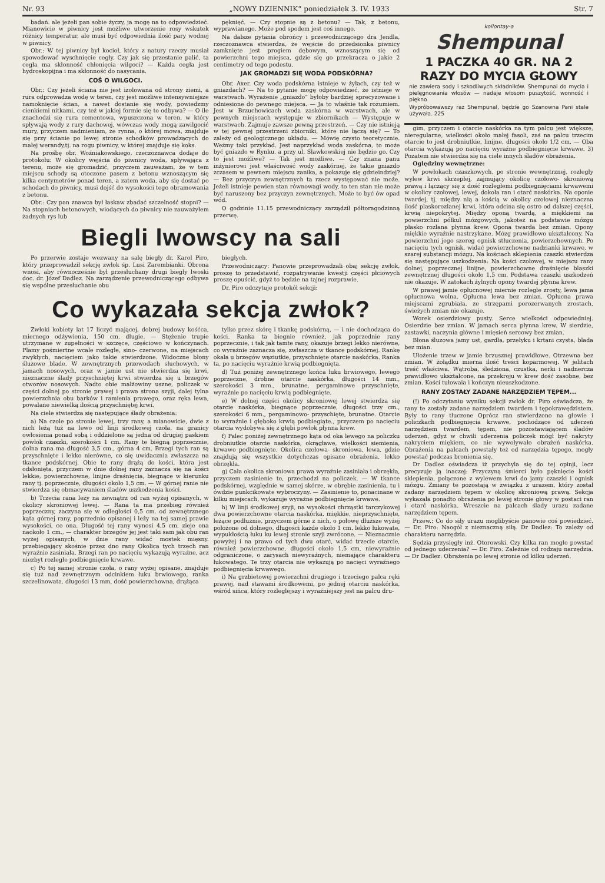Nr. 93 „NOWY DZIENNIK“ poniedziałek 3. IV. 1933 Str. 7
badań. ale jeżeli pan sobie życzy, ja mogę na to odpowiedzieć. Mianowicie w piwnicy jest możliwe utworzenie rosy wskutek różnicy temperatur, ale musi być odpowiednia ilość pary wodnej w piwnicy.
Obr.: W tej piwnicy był kocioł, który z natury rzeczy musiał spowodować wyschnięcie cegły. Czy jak się przestanie palić, ta cegła ma skłonność chłonięcia wilgoci? — Każda cegła jest hydroskopijna i ma skłonność do nasycania.
COŚ O WILGOCI.
Obr.: Czy jeżeli ściana nie jest izolowana od strony ziemi, a rura odprowadza wodę w teren, czy jest możliwe intensywniejsze namoknięcie ścian, a nawet dostanie się wody, powiedzmy cienkiemi nitkami, czy też w jakiej formie się to odbywa? — O ile znachodzi się rura cementowa, wpuszczona w teren, w który spływają wody z rury dachowej, wówczas wody mogą zawilgocić mury, przyczem nadmieniam, że rynna, o której mowa, znajduje się przy ścianie po lewej stronie schodków prowadzących do małej werandy,tj. na rogu piwnicy, w której znajduje się koks.
Na prośbę obr. Woźniakowskiego, rzeczoznawca dodaje do protokołu: W okolicy wejścia do piwnicy woda, spływająca z terenu, może się gromadzić, przyczem zauważam, że w tem miejscu schody są otoczone pasem z betonu wznoszącym się kilka centymetrów ponad teren, a zatem woda, aby się dostać po schodach do piwnicy, musi dojść do wysokości tego obramowania z betonu.
Obr.: Czy pan znawca był łaskaw zbadać szczelność stopni? — Na stopniach betonowych, wiodących do piwnicy nie zauważyłem żadnych rys lub
pęknięć. — Czy stopnie są z betonu? — Tak, z betonu, wyprawianego. Może pod spodem jest coś innego.
Na dalsze pytania obrońcy i przewodniczącego dra Jendla, rzeczoznawca stwierdza, że wejście do przedsionka piwnicy zamknięte jest progiem dębowym, wznoszącym się od powierzchni tego miejsca, gdzie się go przekracza o jakie 2 centimetry od tego podestu.
JAK GROMADZI SIĘ WODA PODSKÓRNA?
Obr. Axer. Czy woda podskórna istnieje w żyłach, czy też w gniazdach? — Na to pytanie mogę odpowiedzieć, że istnieje w warstwach. Wyrażenie „gniazdo“ byłoby bardziej sprecyzowane i odniesione do pewnego miejsca. — Ja to właśnie tak rozumiem. Jest w Brzuchowicach woda zaskórna w warstwach, ale w pewnych miejscach występuje w zbiornikach — Występuje w warstwach. Zajmuje zawsze pewną przestrzeń. — Czy nie istnieją w tej pewnej przestrzeni zbiorniki, które nie łączą się? — To zależy od geologicznego układu. — Mówię czysto teoretycznie. Weźmy taki przykład. Jest naprzykład woda zaskórna, to może być gniazdo w Rynku, a przy ul. Sławkowskiej nie będzie go. Czy to jest możliwe? — Tak jest możliwe. — Czy znana panu inżynierowi jest właściwość wody zaskórnej, że takie gniazdo zczasem w pewnem miejscu zanika, a pokazuje się gdzieindziej? — Bez przyczyn zewnętrznych ta rzecz występować nie może. Jeżeli istnieje pewien stan równowagi wody, to ten stan nie może być naruszony bez przyczyn zewnętrznych. Może to być ów opad wód.
O godzinie 11.15 przewodniczący zarządził półtoragodzinną przerwę.
Biegli lwowscy na sali
Po przerwie zostaje wezwany na salę biegły dr. Karol Piro, który przeprowadził sekcję zwłok śp. Lusi Zarembianki. Obrona wnosi, aby równocześnie był przesłuchany drugi biegły lwoski doc. dr. Józef Dadlez. Na zarządzenie przewodniczącego odbywa się wspólne przesłuchanie obu
biegłych.
Przewodniczący: Panowie przeprowadzali obaj sekcję zwłok, proszę to przedstawić, rozpatrywanie kwestji części płciowych proszę opuścić, gdyż to będzie na tajnej rozprawie.
Dr. Piro odczytuje protokół sekcji:
Co wykazała sekcja zwłok?
Zwłoki kobiety lat 17 liczyć mającej, dobrej budowy kośćca, miernego odżywienia, 150 cm. długie. — Stężenie trupie utrzymane w zupełności w szczęce, częściowo w kończynach. Plamy pośmiertne wcale rozległe, sino- czerwone, na miejscach zwykłych, nacięciem jako takie stwierdzone. Widoczne błony śluzowe blade. W zewnętrznych przewodach słuchowych, w jamach nosowych, oraz w jamie ust nie stwierdza się krwi, nieznaczne ślady przyschniętej krwi stwierdza się u brzegów otworów nosowych. Nadto obie małżowiny uszne, policzek w części dolnej po stronie prawej i prawa strona szyji, dalej tylna powierzchnia obu barków i ramienia prawego, oraz ręka lewa, powalane niewielką ilością przyschniętej krwi.
Na ciele stwierdza się następujące ślady obrażenia:
a) Na czole po stronie lewej, trzy rany, a mianowicie, dwie z nich leżą tuż na lewo od linji środkowej czoła, na granicy owłosienia ponad sobą i oddzielone są jedna od drugiej paskiem powłok czaszki, szerokości 1 cm. Rany te biegną poprzecznie, dolna rana ma długość 3,5 cm., górna 4 cm. Brzegi tych ran są przyschnięte i lekko nierówne, co się uwidacznia zwłaszcza na tkance podskórnej. Obie te rany drążą do kości, która jest odsłonięta, przyczem w dnie dolnej rany zaznacza się na kości lekkie, powierzchowne, linijne draśnięcia, biegnące w kierunku rany tj. poprzecznie, długości około 1,5 cm. — W górnej ranie nie stwierdza się obmacywaniem śladów uszkodzenia kości.
b) Trzecia rana leży na zewnątrz od ran wyżej opisanych, w okolicy skroniowej lewej. — Rana ta ma przebieg również poprzeczny, zaczyna się w odległości 0,5 cm. od zewnętrznego kąta górnej rany, poprzednio opisanej i leży na tej samej prawie wysokości, co ona. Długość tej rany wynosi 4,5 cm, zieje ona naokoło 1 cm., — charakter brzegów jej jest taki sam jak obu ran wyżej opisanych, w dnie rany widać mostek mięsny. przebiegający skośnie przez dno rany Okolica tych trzech ran wyraźnie zasiniała. Brzegi ran po nacięciu wykazują wyraźne, acz niezbyt rozległe podbiegnięcie krwawe.
c) Po tej samej stronie czoła, o rany wyżej opisane, znajduje się tuż nad zewnętrznym odcinkiem łuku brwiowego, ranka szczelinowata. długości 13 mm, dość powierzchowna, drążąca
tylko przez skórę i tkankę podskórną, — i nie dochodząca do kości. Ranka ta biegnie również, jak poprzednie rany poprzecznie, i tak jak tamte rany, okazuje brzegi lekko nierówne, co wyraźnie zaznacza się, zwłaszcza w tkance podskórnej. Rankę okala u brzegów wąziutkie, przyschnięte otarcie naskórka. Ranka ta, po nacięciu wyraźnie krwią podbiegnięta.
d) Tuż poniżej zewnętrznego końca łuku brwiowego, lewego poprzeczne, drobne otarcie naskórka, długości 14 mm., szerokości 3 mm., brunatne, pergaminowe przyschnięte, wyraźnie po nacięciu krwią podbiegnięte.
e) W dolnej części okolicy skroniowej lewej stwierdza się otarcie naskórka, biegnące poprzecznie, długości trzy cm., szerokości 6 mm., pergaminowo- przyschięte, brunatne. Otarcie to wyraźnie i głęboko krwią podbiegiąte., przyczem po nacięciu otarcia wydobywa się z głębi powłok płynna krew.
f) Palec poniżej zewnętrznego kąta od oka lewego na policzku drobniutkie otarcie naskórka, okrągławe, wielkości siemienia, krwawo podbiegnięte. Okolica czołowa- skroniowa, lewa, gdzie znajdują się wszystkie dotychczas opisane obrażenia, lekko obrzękła.
g) Cała okolica skroniowa prawa wyraźnie zasiniała i obrzękła, przyczem zasinienie to, przechodzi na policzek. — W tkance podskórnej, względnie w samej skórze, w obrębie zasinienia, tu i ówdzie punkcikowate wybroczyny. — Zasinienie to, ponacinane w kilku miejscach, wykazuje wyraźne podbiegnięcie krwawe.
h) W linji środkowej szyji, na wysokości chrząstki tarczykowej dwa powierzchowne otarcia naskórka, miękkie, nieprzyschnięte, leżące podłużnie, przyczem górne z nich, o połowę dłuższe wyżej położone od dolnego, długości każde około 1 cm. lekko łukowate, wypukłością łuku ku lewej stronie szyji zwrócone. — Nieznacznie powyżej i na prawo od tych dwu otarć, widać trzecie otarcie, również powierzchowne, długości około 1,5 cm, niewyraźnie odgraniczone, o zarysach niewyraźnych, niemające charakteru łukowatego. Te trzy otarcia nie wykazują po nacięci wyraźnego podbiegnięcia krwawego.
i) Na grzbietowej powierzchni drugiego i trzeciego palca ręki prawej, nad stawami środkowemi, po jednej otarciu naskórka, wśród sińca, który rozleglejszy i wyraźniejszy jest na palcu dru-
kollontay-a
Shempunal
1 PACZKA 40 GR. NA 2 RAZY DO MYCIA GŁOWY
nie zawiera sody i szkodliwych składników. Shempunal do mycia i pielęgnowania włosów — nadaje włosom puszytość, wonność i piękno
Wypróbowawszy raz Shempunal, będzie go Szanowna Pani stale używała. 225
gim, przyczem i otarcie naskórka na tym palcu jest większe, nieregularne, wielkości około małej fasoli, zaś na palcu trzecim otarcie to jest drobniutkie, linijne, długości około 1/2 cm. — Oba otarcia wykazują po nacięciu wyraźne podbiegnięcie krwawe. 3) Pozatem nie stwierdza się na ciele innych śladów obrażenia.
Oględziny wewnętrzne:
W powłokach czaszkowych, po stronie wewnętrznej, rozległy wylew krwi skrzepłej, zajmujący okolicę czołowo- skroniową prawą i łączący się z dość rozległemi podbiegnięciami krwawemi w okolicy czołowej, lewej, dokoła ran i otarć naskórka. Na oponie twardej, tj. między nią a kością w okolicy czołowej nieznaczna ilość plaskorozlanej krwi, która odcina się ostro od dalszej części, krwią niepokrytej. Między oponą twardą, a miękkiemi na powierzchni półkul mózgowych, jakoteż na podstawie mózgu płasko rozlana płynna krew. Opona twarda bez zmian. Opony miękkie wyraźnie nastrzykane. Mózg prawidłowo ukształcony. Na powierzchni jego szereg ognisk stłuczenia, powierzchownych. Po nacięciu tych ognisk, widać powierzchowne nadzianki krwawe, w szarej substancji mózgu. Na kościach sklepienia czaszki stwierdza się następujące uszkodzenia: Na kości czołowej, w miejscu rany dolnej, poprzecznej linijne, powierzchowne draśnięcie blaszki zewnętrznej długości około 1,5 cm. Podstawa czaszki uszkodzeń nie okazuje. W zatokach żylnych opony twardej płynna krew.
W prawej jamie opłucnowej miernie rozległe zrosty, lewa jama opłucnowa wolna. Opłucna lewa bez zmian. Opłucna prawa miejscami zgrubiała, ze strzępami porozerwanych zrostach, świeżych zmian nie okazuje.
Worek osierdziowy pusty. Serce wielkości odpowiedniej. Osierdzie bez zmian. W jamach serca płynna krew. W sierdzie, zastawki, naczynia główne i mięsień sercowy bez zmian.
Błona śluzowa jamy ust, gardła, przełyku i krtani czysta, blada bez mian.
Ułożenie trzew w jamie brzusznej prawidłowe. Otrzewna bez zmian. W żołądku mierna ilość treści koparmowej. W jelitach treść właściwa. Wątroba, śledziona, czustka, nerki i nadnercza prawidłowo ukształcone, na przekroju w krew dość zasobne, bez zmian. Kości tułowaia i kończyn nieuszkodzone.
RANY ZOSTAŁY ZADANE NARZĘDZIEM TĘPEM...
(!) Po odczytaniu wyniku sekcji zwłok dr. Piro oświadcza, że rany te zostały zadane narzędziem twardem i tępokrawędzistem. Były to rany tłuczone Oprócz ran stwierdzono na głowie i policzkach podbiegnięcia krwawe, pochodzące od uderzeń narzędziem twardem, tępem, nie pozostawiającem śladów uderzeń, gdyż w chwili uderzenia policzek mógł być nakryty nakryciem miękiem, co nie wywoływało obrażeń naskórka. Obrażenia na palcach powstały też od narzędzia tępego, mogły powstać podczas bronienia się.
Dr Dadlez oświadcza iż przychyla się do tej opinji, lecz precyzuje ją inaczej: Przyczyną śmierci było pęknięcie kości sklepienia, połączone z wylewem krwi do jamy czaszki i ognisk mózgu. Zmiany te pozostają w związku z urazem, który został zadany narzędziem tępem w okolicę skroniową prawą. Sekcja wykazała ponadto obrażenia po lewej stronie głowy w postaci ran i otarć naskórka. Wreszcie na palcach ślady urazu zadane narzędziem tępem.
Przew.: Co do siły urazu moglibyście panowie coś powiedzieć. — Dr. Piro: Naogół z nieznaczną siłą. Dr Dadlez: To zależy od charakteru narzędzia.
Sędzia przysięgły inż. Otorowski. Czy kilka ran mogło powstać od jednego uderzenia? — Dr. Piro: Zależnie od rodzaju narzędzia. — Dr Dadlez: Obrażenia po lewej stronie od kilku uderzeń.